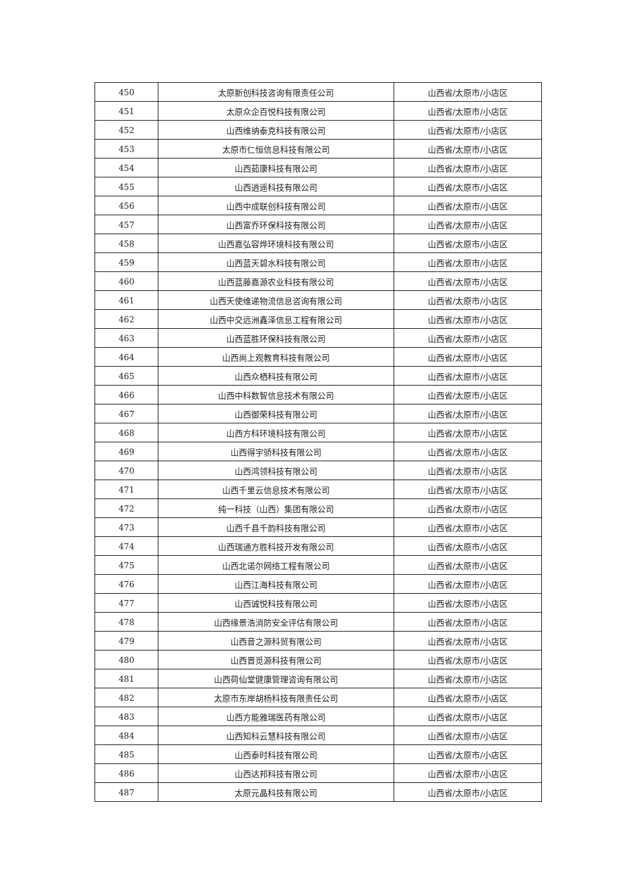| 450 | 太原新创科技咨询有限责任公司 | 山西省/太原市/小店区 |
| 451 | 太原众企百悦科技有限公司 | 山西省/太原市/小店区 |
| 452 | 山西维纳泰克科技有限公司 | 山西省/太原市/小店区 |
| 453 | 太原市仁恒信息科技有限公司 | 山西省/太原市/小店区 |
| 454 | 山西茹康科技有限公司 | 山西省/太原市/小店区 |
| 455 | 山西逍遥科技有限公司 | 山西省/太原市/小店区 |
| 456 | 山西中成联创科技有限公司 | 山西省/太原市/小店区 |
| 457 | 山西富乔环保科技有限公司 | 山西省/太原市/小店区 |
| 458 | 山西嘉弘容烨环境科技有限公司 | 山西省/太原市/小店区 |
| 459 | 山西蓝天碧水科技有限公司 | 山西省/太原市/小店区 |
| 460 | 山西蓝藤嘉源农业科技有限公司 | 山西省/太原市/小店区 |
| 461 | 山西天使维递物流信息咨询有限公司 | 山西省/太原市/小店区 |
| 462 | 山西中交远洲鑫泽信息工程有限公司 | 山西省/太原市/小店区 |
| 463 | 山西蓝胜环保科技有限公司 | 山西省/太原市/小店区 |
| 464 | 山西尚上观教育科技有限公司 | 山西省/太原市/小店区 |
| 465 | 山西众栖科技有限公司 | 山西省/太原市/小店区 |
| 466 | 山西中科数智信息技术有限公司 | 山西省/太原市/小店区 |
| 467 | 山西御荣科技有限公司 | 山西省/太原市/小店区 |
| 468 | 山西方科环境科技有限公司 | 山西省/太原市/小店区 |
| 469 | 山西得宇骄科技有限公司 | 山西省/太原市/小店区 |
| 470 | 山西鸿领科技有限公司 | 山西省/太原市/小店区 |
| 471 | 山西千里云信息技术有限公司 | 山西省/太原市/小店区 |
| 472 | 纯一科技（山西）集团有限公司 | 山西省/太原市/小店区 |
| 473 | 山西千县千韵科技有限公司 | 山西省/太原市/小店区 |
| 474 | 山西瑞通方胜科技开发有限公司 | 山西省/太原市/小店区 |
| 475 | 山西北诺尔网络工程有限公司 | 山西省/太原市/小店区 |
| 476 | 山西江海科技有限公司 | 山西省/太原市/小店区 |
| 477 | 山西诚悦科技有限公司 | 山西省/太原市/小店区 |
| 478 | 山西缘景浩消防安全评估有限公司 | 山西省/太原市/小店区 |
| 479 | 山西音之源科贸有限公司 | 山西省/太原市/小店区 |
| 480 | 山西晋觅源科技有限公司 | 山西省/太原市/小店区 |
| 481 | 山西荷仙堂健康管理咨询有限公司 | 山西省/太原市/小店区 |
| 482 | 太原市东岸胡杨科技有限责任公司 | 山西省/太原市/小店区 |
| 483 | 山西方能雅瑞医药有限公司 | 山西省/太原市/小店区 |
| 484 | 山西知科云慧科技有限公司 | 山西省/太原市/小店区 |
| 485 | 山西泰时科技有限公司 | 山西省/太原市/小店区 |
| 486 | 山西达邦科技有限公司 | 山西省/太原市/小店区 |
| 487 | 太原元晶科技有限公司 | 山西省/太原市/小店区 |